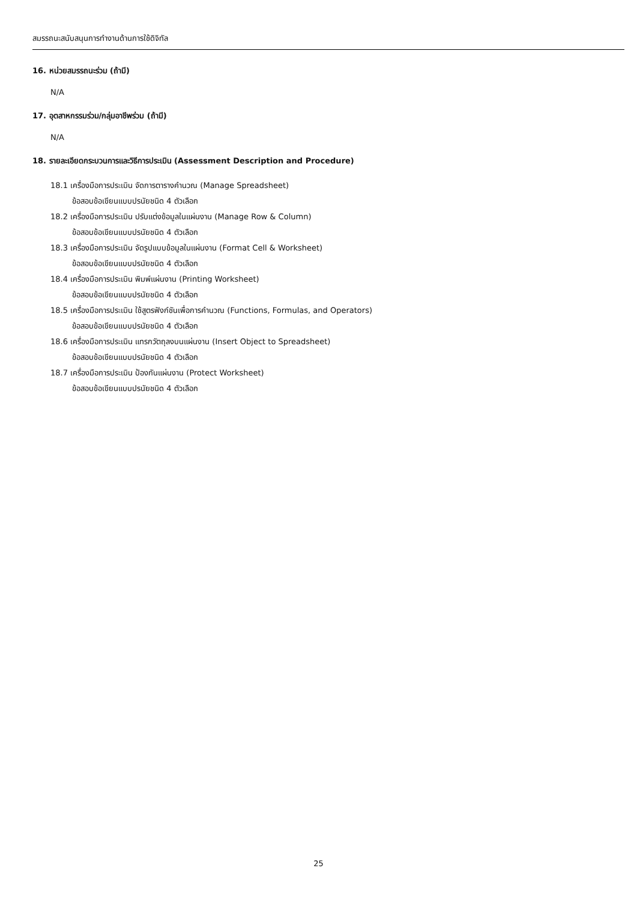สมรรถนะสนับสนุนการทำงานด้านการใช้ดิจิทัล
16. หน่วยสมรรถนะร่วม (ถ้ามี)
N/A
17. อุตสาหกรรมร่วม/กลุ่มอาชีพร่วม (ถ้ามี)
N/A
18. รายละเอียดกระบวนการและวิธีการประเมิน (Assessment Description and Procedure)
18.1 เครื่องมือการประเมิน จัดการตารางคำนวณ (Manage Spreadsheet)
ข้อสอบข้อเขียนแบบปรนัยชนิด 4 ตัวเลือก
18.2 เครื่องมือการประเมิน ปรับแต่งข้อมูลในแผ่นงาน (Manage Row & Column)
ข้อสอบข้อเขียนแบบปรนัยชนิด 4 ตัวเลือก
18.3 เครื่องมือการประเมิน จัดรูปแบบข้อมูลในแผ่นงาน (Format Cell & Worksheet)
ข้อสอบข้อเขียนแบบปรนัยชนิด 4 ตัวเลือก
18.4 เครื่องมือการประเมิน พิมพ์แผ่นงาน (Printing Worksheet)
ข้อสอบข้อเขียนแบบปรนัยชนิด 4 ตัวเลือก
18.5 เครื่องมือการประเมิน ใช้สูตรฟังก์ชันเพื่อการคำนวณ (Functions, Formulas, and Operators)
ข้อสอบข้อเขียนแบบปรนัยชนิด 4 ตัวเลือก
18.6 เครื่องมือการประเมิน แทรกวัตถุลงบนแผ่นงาน (Insert Object to Spreadsheet)
ข้อสอบข้อเขียนแบบปรนัยชนิด 4 ตัวเลือก
18.7 เครื่องมือการประเมิน ป้องกันแผ่นงาน (Protect Worksheet)
ข้อสอบข้อเขียนแบบปรนัยชนิด 4 ตัวเลือก
25